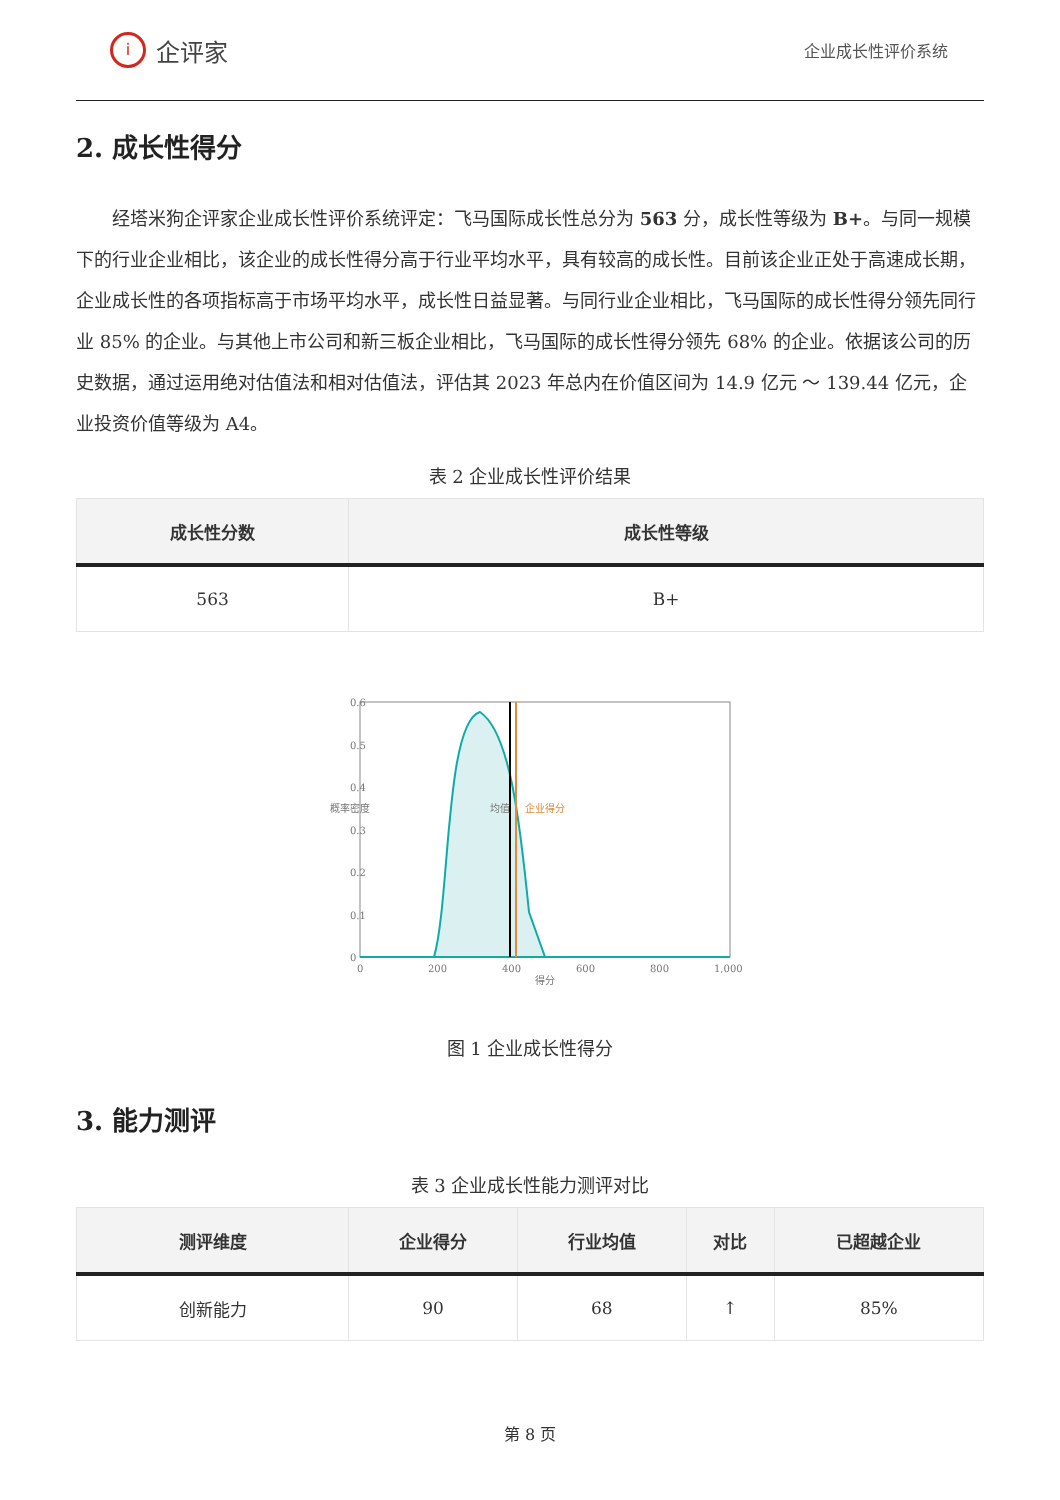i企评家
企业成长性评价系统
2. 成长性得分
经塔米狗企评家企业成长性评价系统评定：飞马国际成长性总分为 563 分，成长性等级为 B+。与同一规模下的行业企业相比，该企业的成长性得分高于行业平均水平，具有较高的成长性。目前该企业正处于高速成长期，企业成长性的各项指标高于市场平均水平，成长性日益显著。与同行业企业相比，飞马国际的成长性得分领先同行业 85% 的企业。与其他上市公司和新三板企业相比，飞马国际的成长性得分领先 68% 的企业。依据该公司的历史数据，通过运用绝对估值法和相对估值法，评估其 2023 年总内在价值区间为 14.9 亿元 ～ 139.44 亿元，企业投资价值等级为 A4。
表 2 企业成长性评价结果
| 成长性分数 | 成长性等级 |
| --- | --- |
| 563 | B+ |
0.6
0.5
0.4
0.3
0.2
0.1
0
0
200
400
600
800
1,000
得分
概率密度
均值
企业得分
图 1 企业成长性得分
3. 能力测评
表 3 企业成长性能力测评对比
| 测评维度 | 企业得分 | 行业均值 | 对比 | 已超越企业 |
| --- | --- | --- | --- | --- |
| 创新能力 | 90 | 68 | ↑ | 85% |
第 8 页